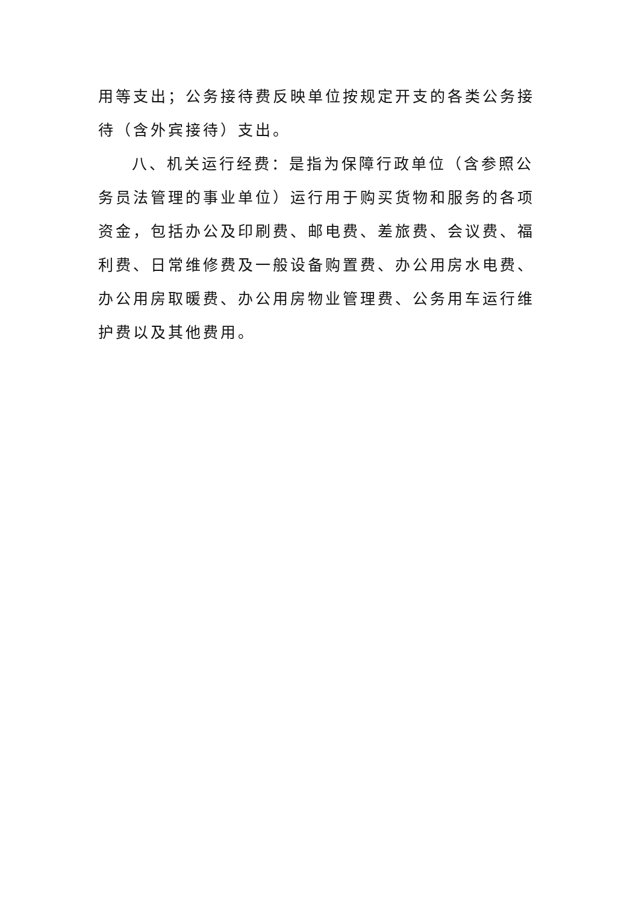用等支出；公务接待费反映单位按规定开支的各类公务接待（含外宾接待）支出。
八、机关运行经费：是指为保障行政单位（含参照公务员法管理的事业单位）运行用于购买货物和服务的各项资金，包括办公及印刷费、邮电费、差旅费、会议费、福利费、日常维修费及一般设备购置费、办公用房水电费、办公用房取暖费、办公用房物业管理费、公务用车运行维护费以及其他费用。